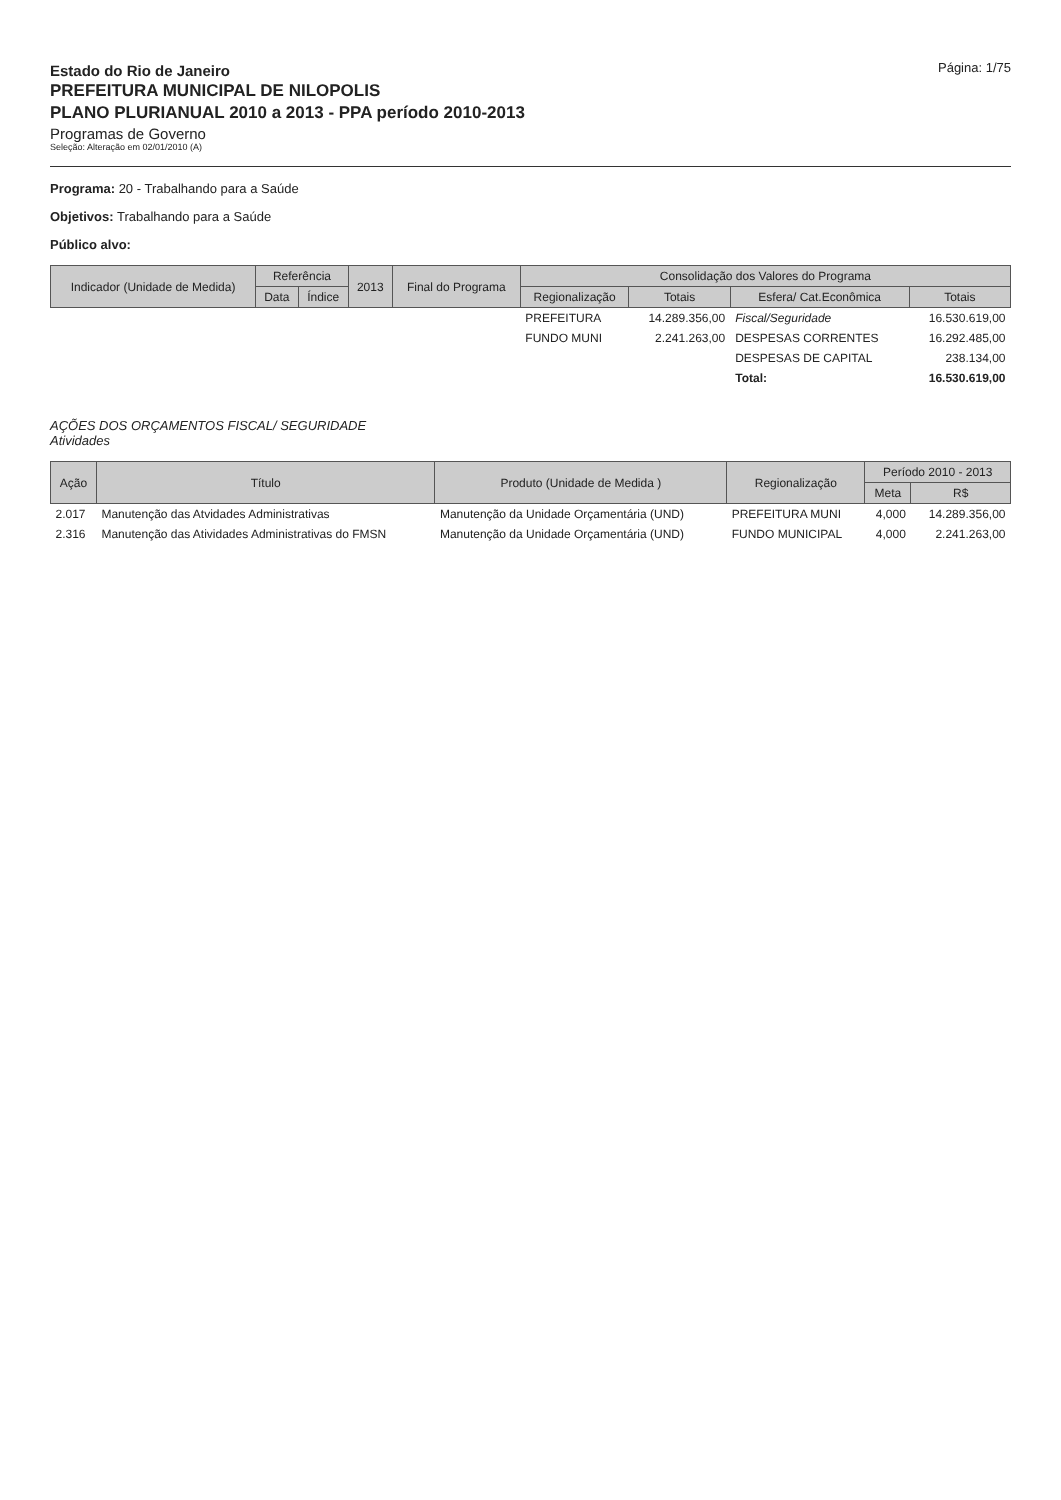Estado do Rio de Janeiro
PREFEITURA MUNICIPAL DE NILOPOLIS
PLANO PLURIANUAL 2010 a 2013 - PPA período 2010-2013
Programas de Governo
Seleção: Alteração em 02/01/2010 (A)
Página: 1/75
Programa: 20 - Trabalhando para a Saúde
Objetivos: Trabalhando para a Saúde
Público alvo:
| Indicador (Unidade de Medida) | Referência | | 2013 | Final do Programa | Consolidação dos Valores do Programa | | | |
| --- | --- | --- | --- | --- | --- | --- | --- | --- |
| | Data | Índice | | | Regionalização | Totais | Esfera/ Cat.Econômica | Totais |
| | | | | | PREFEITURA | 14.289.356,00 | Fiscal/Seguridade | 16.530.619,00 |
| | | | | | FUNDO MUNI | 2.241.263,00 | DESPESAS CORRENTES | 16.292.485,00 |
| | | | | | | | DESPESAS DE CAPITAL | 238.134,00 |
| | | | | | | | Total: | 16.530.619,00 |
AÇÕES DOS ORÇAMENTOS FISCAL/ SEGURIDADE
Atividades
| Ação | Título | Produto (Unidade de Medida ) | Regionalização | Período 2010 - 2013 | |
| --- | --- | --- | --- | --- | --- |
| | | | | Meta | R$ |
| 2.017 | Manutenção das Atvidades Administrativas | Manutenção da Unidade Orçamentária (UND) | PREFEITURA MUNI | 4,000 | 14.289.356,00 |
| 2.316 | Manutenção das Atividades Administrativas do FMSN | Manutenção da Unidade Orçamentária (UND) | FUNDO MUNICIPAL | 4,000 | 2.241.263,00 |